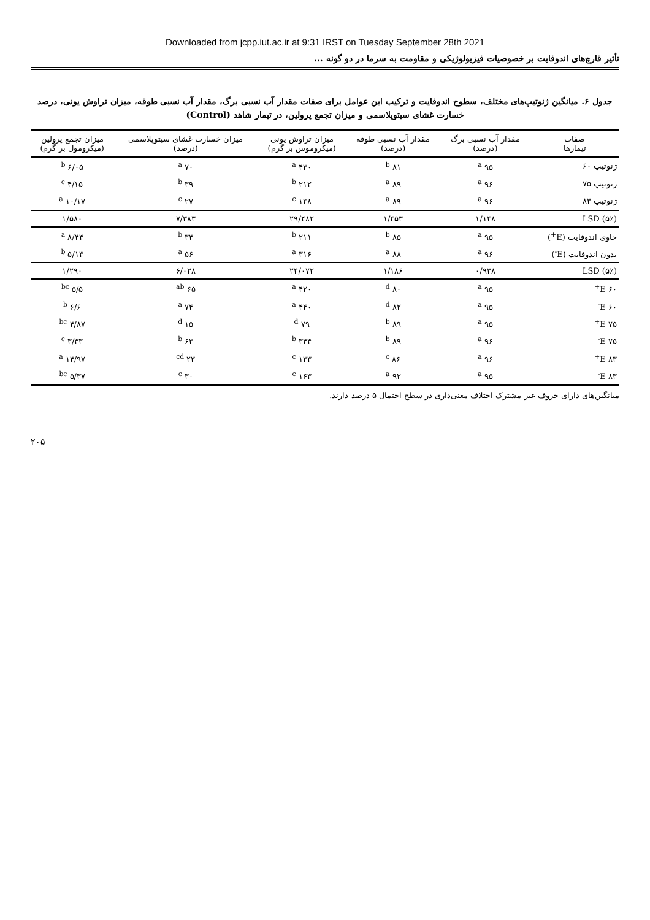Downloaded from jcpp.iut.ac.ir at 9:31 IRST on Tuesday September 28th 2021
تأثیر قارچ‌های اندوفایت بر خصوصیات فیزیولوژیکی و مقاومت به سرما در دو گونه ...
جدول ۶. میانگین ژنوتیپ‌های مختلف، سطوح اندوفایت و ترکیب این عوامل برای صفات مقدار آب نسبی برگ، مقدار آب نسبی طوقه، میزان تراوش یونی، درصد خسارت غشای سیتوپلاسمی و میزان تجمع پرولین، در تیمار شاهد (Control)
| صفات تیمارها | مقدار آب نسبی برگ (درصد) | مقدار آب نسبی طوقه (درصد) | میزان تراوش یونی (میکروموس بر گرم) | میزان خسارت غشای سیتوپلاسمی (درصد) | میزان تجمع پرولین (میکرومول بر گرم) |
| --- | --- | --- | --- | --- | --- |
| ژنوتیپ ۶۰ | ۹۵ <sup>a</sup> | ۸۱ <sup>b</sup> | ۴۳۰ <sup>a</sup> | ۷۰ <sup>a</sup> | ۶/۰۵ <sup>b</sup> |
| ژنوتیپ ۷۵ | ۹۶ <sup>a</sup> | ۸۹ <sup>a</sup> | ۲۱۲ <sup>b</sup> | ۳۹ <sup>b</sup> | ۴/۱۵ <sup>c</sup> |
| ژنوتیپ ۸۳ | ۹۶ <sup>a</sup> | ۸۹ <sup>a</sup> | ۱۴۸ <sup>c</sup> | ۲۷ <sup>c</sup> | ۱۰/۱۷ <sup>a</sup> |
| LSD (۵٪) | ۱/۱۴۸ | ۱/۴۵۳ | ۲۹/۴۸۲ | ۷/۳۸۳ | ۱/۵۸۰ |
| حاوی اندوفایت (E<sup>+</sup>) | ۹۵ <sup>a</sup> | ۸۵ <sup>b</sup> | ۲۱۱ <sup>b</sup> | ۳۴ <sup>b</sup> | ۸/۴۴ <sup>a</sup> |
| بدون اندوفایت (E<sup>-</sup>) | ۹۶ <sup>a</sup> | ۸۸ <sup>a</sup> | ۳۱۶ <sup>a</sup> | ۵۶ <sup>a</sup> | ۵/۱۳ <sup>b</sup> |
| LSD (۵٪) | ۰/۹۳۸ | ۱/۱۸۶ | ۲۴/۰۷۲ | ۶/۰۲۸ | ۱/۲۹۰ |
| ۶۰ E<sup>+</sup> | ۹۵ <sup>a</sup> | ۸۰ <sup>d</sup> | ۴۲۰ <sup>a</sup> | ۶۵ <sup>ab</sup> | ۵/۵ <sup>bc</sup> |
| ۶۰ E<sup>-</sup> | ۹۵ <sup>a</sup> | ۸۲ <sup>d</sup> | ۴۴۰ <sup>a</sup> | ۷۴ <sup>a</sup> | ۶/۶ <sup>b</sup> |
| ۷۵ E<sup>+</sup> | ۹۵ <sup>a</sup> | ۸۹ <sup>b</sup> | ۷۹ <sup>d</sup> | ۱۵ <sup>d</sup> | ۴/۸۷ <sup>bc</sup> |
| ۷۵ E<sup>-</sup> | ۹۶ <sup>a</sup> | ۸۹ <sup>b</sup> | ۳۴۴ <sup>b</sup> | ۶۳ <sup>b</sup> | ۳/۴۳ <sup>c</sup> |
| ۸۳ E<sup>+</sup> | ۹۶ <sup>a</sup> | ۸۶ <sup>c</sup> | ۱۳۳ <sup>c</sup> | ۲۳ <sup>cd</sup> | ۱۴/۹۷ <sup>a</sup> |
| ۸۳ E<sup>-</sup> | ۹۵ <sup>a</sup> | ۹۲ <sup>a</sup> | ۱۶۳ <sup>c</sup> | ۳۰ <sup>c</sup> | ۵/۳۷ <sup>bc</sup> |
میانگین‌های دارای حروف غیر مشترک اختلاف معنی‌داری در سطح احتمال ۵ درصد دارند.
۲۰۵